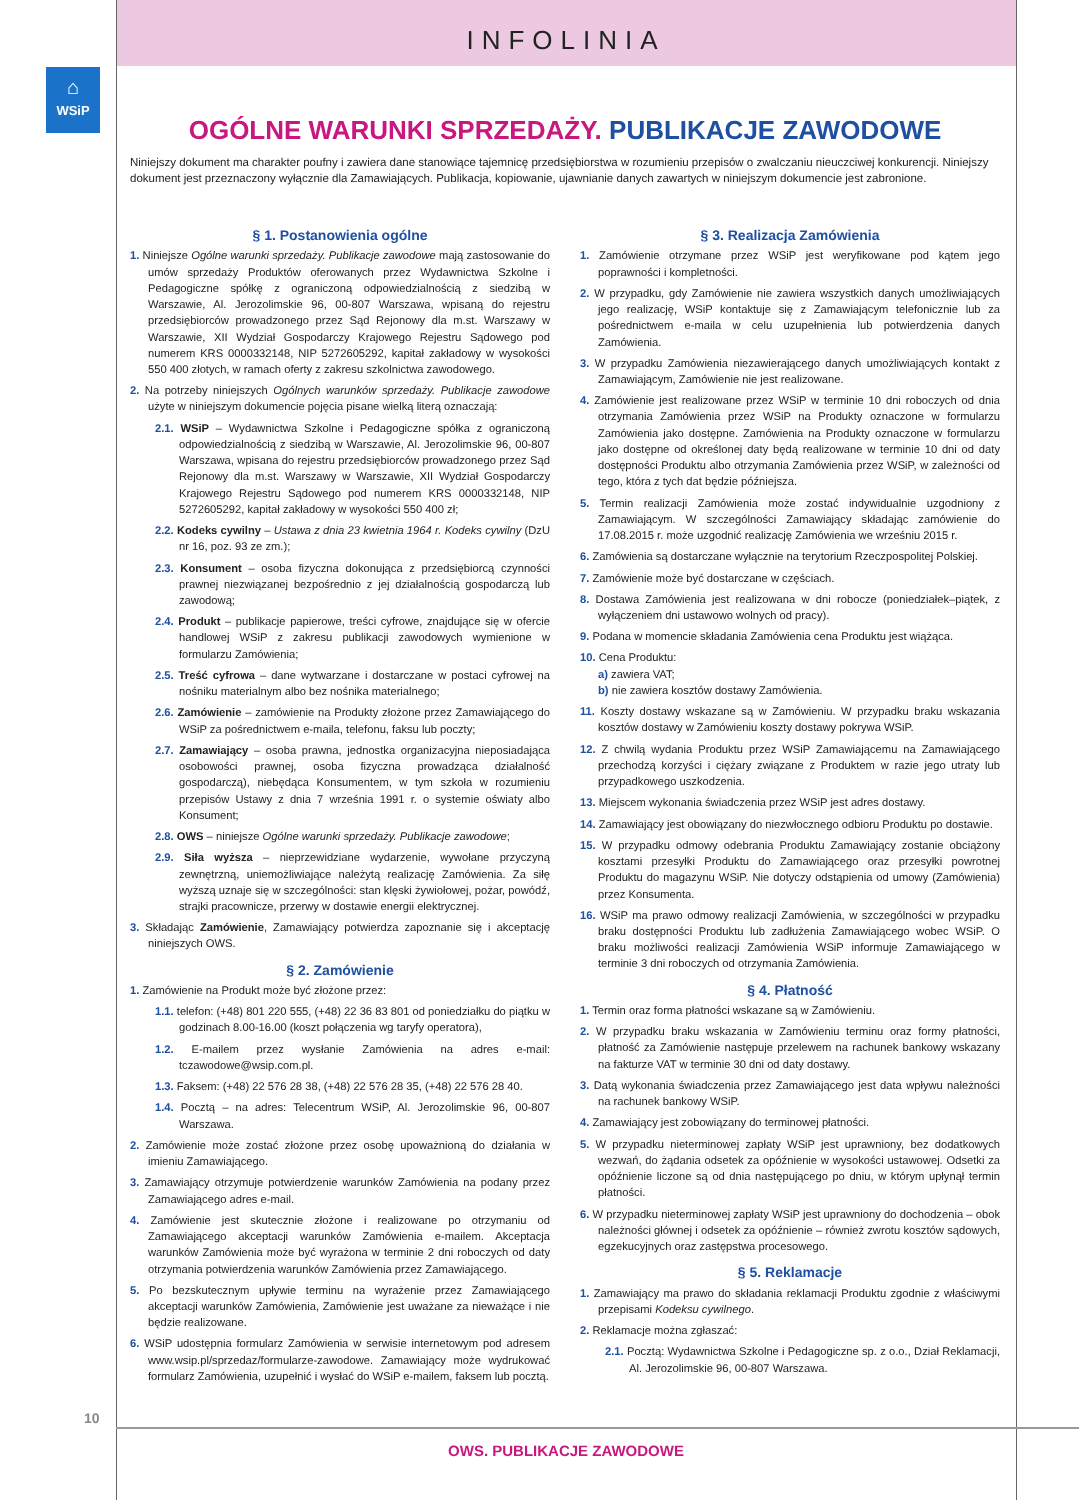INFOLINIA
⌂
WSiP
OGÓLNE WARUNKI SPRZEDAŻY. PUBLIKACJE ZAWODOWE
Niniejszy dokument ma charakter poufny i zawiera dane stanowiące tajemnicę przedsiębiorstwa w rozumieniu przepisów o zwalczaniu nieuczciwej konkurencji. Niniejszy dokument jest przeznaczony wyłącznie dla Zamawiających. Publikacja, kopiowanie, ujawnianie danych zawartych w niniejszym dokumencie jest zabronione.
§ 1. Postanowienia ogólne
1. Niniejsze Ogólne warunki sprzedaży. Publikacje zawodowe mają zastosowanie do umów sprzedaży Produktów oferowanych przez Wydawnictwa Szkolne i Pedagogiczne spółkę z ograniczoną odpowiedzialnością z siedzibą w Warszawie, Al. Jerozolimskie 96, 00-807 Warszawa, wpisaną do rejestru przedsiębiorców prowadzonego przez Sąd Rejonowy dla m.st. Warszawy w Warszawie, XII Wydział Gospodarczy Krajowego Rejestru Sądowego pod numerem KRS 0000332148, NIP 5272605292, kapitał zakładowy w wysokości 550 400 złotych, w ramach oferty z zakresu szkolnictwa zawodowego.
2. Na potrzeby niniejszych Ogólnych warunków sprzedaży. Publikacje zawodowe użyte w niniejszym dokumencie pojęcia pisane wielką literą oznaczają:
2.1. WSiP – Wydawnictwa Szkolne i Pedagogiczne spółka z ograniczoną odpowiedzialnością z siedzibą w Warszawie, Al. Jerozolimskie 96, 00-807 Warszawa, wpisana do rejestru przedsiębiorców prowadzonego przez Sąd Rejonowy dla m.st. Warszawy w Warszawie, XII Wydział Gospodarczy Krajowego Rejestru Sądowego pod numerem KRS 0000332148, NIP 5272605292, kapitał zakładowy w wysokości 550 400 zł;
2.2. Kodeks cywilny – Ustawa z dnia 23 kwietnia 1964 r. Kodeks cywilny (DzU nr 16, poz. 93 ze zm.);
2.3. Konsument – osoba fizyczna dokonująca z przedsiębiorcą czynności prawnej niezwiązanej bezpośrednio z jej działalnością gospodarczą lub zawodową;
2.4. Produkt – publikacje papierowe, treści cyfrowe, znajdujące się w ofercie handlowej WSiP z zakresu publikacji zawodowych wymienione w formularzu Zamówienia;
2.5. Treść cyfrowa – dane wytwarzane i dostarczane w postaci cyfrowej na nośniku materialnym albo bez nośnika materialnego;
2.6. Zamówienie – zamówienie na Produkty złożone przez Zamawiającego do WSiP za pośrednictwem e-maila, telefonu, faksu lub poczty;
2.7. Zamawiający – osoba prawna, jednostka organizacyjna nieposiadająca osobowości prawnej, osoba fizyczna prowadząca działalność gospodarczą), niebędąca Konsumentem, w tym szkoła w rozumieniu przepisów Ustawy z dnia 7 września 1991 r. o systemie oświaty albo Konsument;
2.8. OWS – niniejsze Ogólne warunki sprzedaży. Publikacje zawodowe;
2.9. Siła wyższa – nieprzewidziane wydarzenie, wywołane przyczyną zewnętrzną, uniemożliwiające należytą realizację Zamówienia. Za siłę wyższą uznaje się w szczególności: stan klęski żywiołowej, pożar, powódź, strajki pracownicze, przerwy w dostawie energii elektrycznej.
3. Składając Zamówienie, Zamawiający potwierdza zapoznanie się i akceptację niniejszych OWS.
§ 2. Zamówienie
1. Zamówienie na Produkt może być złożone przez:
1.1. telefon: (+48) 801 220 555, (+48) 22 36 83 801 od poniedziałku do piątku w godzinach 8.00-16.00 (koszt połączenia wg taryfy operatora),
1.2. E-mailem przez wysłanie Zamówienia na adres e-mail: tczawodowe@wsip.com.pl.
1.3. Faksem: (+48) 22 576 28 38, (+48) 22 576 28 35, (+48) 22 576 28 40.
1.4. Pocztą – na adres: Telecentrum WSiP, Al. Jerozolimskie 96, 00-807 Warszawa.
2. Zamówienie może zostać złożone przez osobę upoważnioną do działania w imieniu Zamawiającego.
3. Zamawiający otrzymuje potwierdzenie warunków Zamówienia na podany przez Zamawiającego adres e-mail.
4. Zamówienie jest skutecznie złożone i realizowane po otrzymaniu od Zamawiającego akceptacji warunków Zamówienia e-mailem. Akceptacja warunków Zamówienia może być wyrażona w terminie 2 dni roboczych od daty otrzymania potwierdzenia warunków Zamówienia przez Zamawiającego.
5. Po bezskutecznym upływie terminu na wyrażenie przez Zamawiającego akceptacji warunków Zamówienia, Zamówienie jest uważane za nieważące i nie będzie realizowane.
6. WSiP udostępnia formularz Zamówienia w serwisie internetowym pod adresem www.wsip.pl/sprzedaz/formularze-zawodowe. Zamawiający może wydrukować formularz Zamówienia, uzupełnić i wysłać do WSiP e-mailem, faksem lub pocztą.
§ 3. Realizacja Zamówienia
1. Zamówienie otrzymane przez WSiP jest weryfikowane pod kątem jego poprawności i kompletności.
2. W przypadku, gdy Zamówienie nie zawiera wszystkich danych umożliwiających jego realizację, WSiP kontaktuje się z Zamawiającym telefonicznie lub za pośrednictwem e-maila w celu uzupełnienia lub potwierdzenia danych Zamówienia.
3. W przypadku Zamówienia niezawierającego danych umożliwiających kontakt z Zamawiającym, Zamówienie nie jest realizowane.
4. Zamówienie jest realizowane przez WSiP w terminie 10 dni roboczych od dnia otrzymania Zamówienia przez WSiP na Produkty oznaczone w formularzu Zamówienia jako dostępne. Zamówienia na Produkty oznaczone w formularzu jako dostępne od określonej daty będą realizowane w terminie 10 dni od daty dostępności Produktu albo otrzymania Zamówienia przez WSiP, w zależności od tego, która z tych dat będzie późniejsza.
5. Termin realizacji Zamówienia może zostać indywidualnie uzgodniony z Zamawiającym. W szczególności Zamawiający składając zamówienie do 17.08.2015 r. może uzgodnić realizację Zamówienia we wrześniu 2015 r.
6. Zamówienia są dostarczane wyłącznie na terytorium Rzeczpospolitej Polskiej.
7. Zamówienie może być dostarczane w częściach.
8. Dostawa Zamówienia jest realizowana w dni robocze (poniedziałek–piątek, z wyłączeniem dni ustawowo wolnych od pracy).
9. Podana w momencie składania Zamówienia cena Produktu jest wiążąca.
10. Cena Produktu:
a) zawiera VAT;
b) nie zawiera kosztów dostawy Zamówienia.
11. Koszty dostawy wskazane są w Zamówieniu. W przypadku braku wskazania kosztów dostawy w Zamówieniu koszty dostawy pokrywa WSiP.
12. Z chwilą wydania Produktu przez WSiP Zamawiającemu na Zamawiającego przechodzą korzyści i ciężary związane z Produktem w razie jego utraty lub przypadkowego uszkodzenia.
13. Miejscem wykonania świadczenia przez WSiP jest adres dostawy.
14. Zamawiający jest obowiązany do niezwłocznego odbioru Produktu po dostawie.
15. W przypadku odmowy odebrania Produktu Zamawiający zostanie obciążony kosztami przesyłki Produktu do Zamawiającego oraz przesyłki powrotnej Produktu do magazynu WSiP. Nie dotyczy odstąpienia od umowy (Zamówienia) przez Konsumenta.
16. WSiP ma prawo odmowy realizacji Zamówienia, w szczególności w przypadku braku dostępności Produktu lub zadłużenia Zamawiającego wobec WSiP. O braku możliwości realizacji Zamówienia WSiP informuje Zamawiającego w terminie 3 dni roboczych od otrzymania Zamówienia.
§ 4. Płatność
1. Termin oraz forma płatności wskazane są w Zamówieniu.
2. W przypadku braku wskazania w Zamówieniu terminu oraz formy płatności, płatność za Zamówienie następuje przelewem na rachunek bankowy wskazany na fakturze VAT w terminie 30 dni od daty dostawy.
3. Datą wykonania świadczenia przez Zamawiającego jest data wpływu należności na rachunek bankowy WSiP.
4. Zamawiający jest zobowiązany do terminowej płatności.
5. W przypadku nieterminowej zapłaty WSiP jest uprawniony, bez dodatkowych wezwań, do żądania odsetek za opóźnienie w wysokości ustawowej. Odsetki za opóźnienie liczone są od dnia następującego po dniu, w którym upłynął termin płatności.
6. W przypadku nieterminowej zapłaty WSiP jest uprawniony do dochodzenia – obok należności głównej i odsetek za opóźnienie – również zwrotu kosztów sądowych, egzekucyjnych oraz zastępstwa procesowego.
§ 5. Reklamacje
1. Zamawiający ma prawo do składania reklamacji Produktu zgodnie z właściwymi przepisami Kodeksu cywilnego.
2. Reklamacje można zgłaszać:
2.1. Pocztą: Wydawnictwa Szkolne i Pedagogiczne sp. z o.o., Dział Reklamacji, Al. Jerozolimskie 96, 00-807 Warszawa.
10
OWS. PUBLIKACJE ZAWODOWE